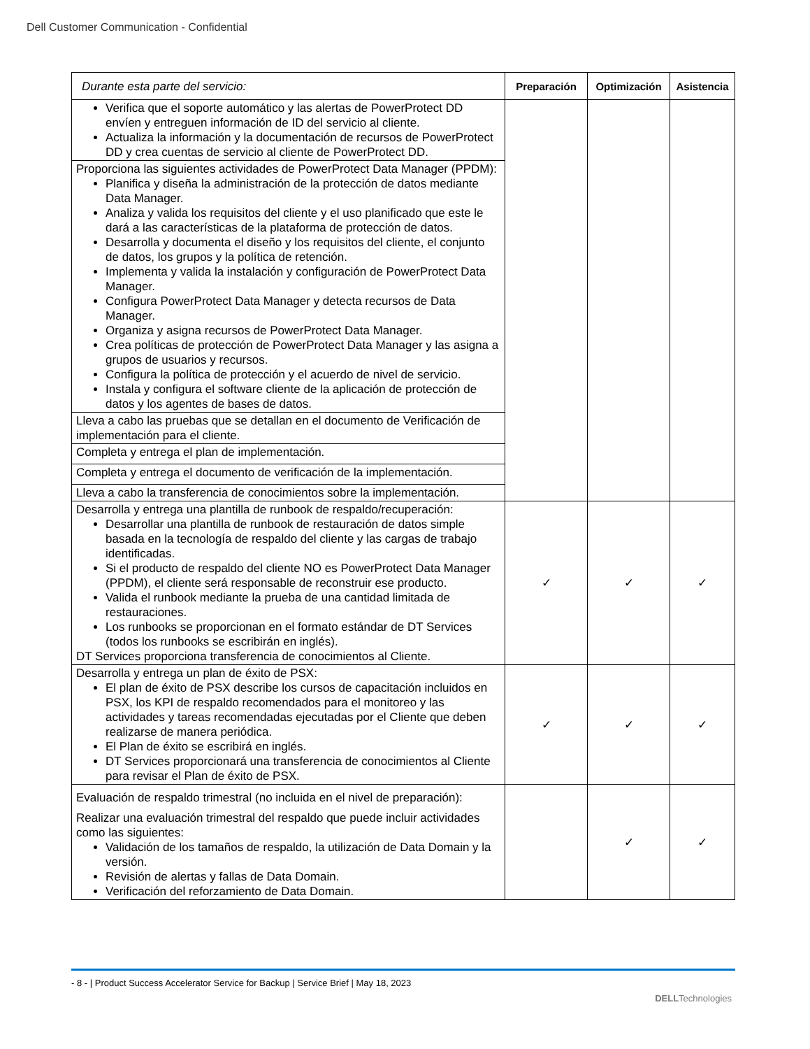Dell Customer Communication - Confidential
| Durante esta parte del servicio: | Preparación | Optimización | Asistencia |
| --- | --- | --- | --- |
| Verifica que el soporte automático y las alertas de PowerProtect DD envíen y entreguen información de ID del servicio al cliente. Actualiza la información y la documentación de recursos de PowerProtect DD y crea cuentas de servicio al cliente de PowerProtect DD. | | | |
| Proporciona las siguientes actividades de PowerProtect Data Manager (PPDM): Planifica y diseña la administración de la protección de datos mediante Data Manager. Analiza y valida los requisitos del cliente y el uso planificado que este le dará a las características de la plataforma de protección de datos. Desarrolla y documenta el diseño y los requisitos del cliente, el conjunto de datos, los grupos y la política de retención. Implementa y valida la instalación y configuración de PowerProtect Data Manager. Configura PowerProtect Data Manager y detecta recursos de Data Manager. Organiza y asigna recursos de PowerProtect Data Manager. Crea políticas de protección de PowerProtect Data Manager y las asigna a grupos de usuarios y recursos. Configura la política de protección y el acuerdo de nivel de servicio. Instala y configura el software cliente de la aplicación de protección de datos y los agentes de bases de datos. | | | |
| Lleva a cabo las pruebas que se detallan en el documento de Verificación de implementación para el cliente. | | | |
| Completa y entrega el plan de implementación. | | | |
| Completa y entrega el documento de verificación de la implementación. | | | |
| Lleva a cabo la transferencia de conocimientos sobre la implementación. | | | |
| Desarrolla y entrega una plantilla de runbook de respaldo/recuperación: Desarrollar una plantilla de runbook de restauración de datos simple basada en la tecnología de respaldo del cliente y las cargas de trabajo identificadas. Si el producto de respaldo del cliente NO es PowerProtect Data Manager (PPDM), el cliente será responsable de reconstruir ese producto. Valida el runbook mediante la prueba de una cantidad limitada de restauraciones. Los runbooks se proporcionan en el formato estándar de DT Services (todos los runbooks se escribirán en inglés). DT Services proporciona transferencia de conocimientos al Cliente. | ✓ | ✓ | ✓ |
| Desarrolla y entrega un plan de éxito de PSX: El plan de éxito de PSX describe los cursos de capacitación incluidos en PSX, los KPI de respaldo recomendados para el monitoreo y las actividades y tareas recomendadas ejecutadas por el Cliente que deben realizarse de manera periódica. El Plan de éxito se escribirá en inglés. DT Services proporcionará una transferencia de conocimientos al Cliente para revisar el Plan de éxito de PSX. | ✓ | ✓ | ✓ |
| Evaluación de respaldo trimestral (no incluida en el nivel de preparación): Realizar una evaluación trimestral del respaldo que puede incluir actividades como las siguientes: Validación de los tamaños de respaldo, la utilización de Data Domain y la versión. Revisión de alertas y fallas de Data Domain. Verificación del reforzamiento de Data Domain. | | ✓ | ✓ |
- 8 - | Product Success Accelerator Service for Backup | Service Brief | May 18, 2023
DELLTechnologies